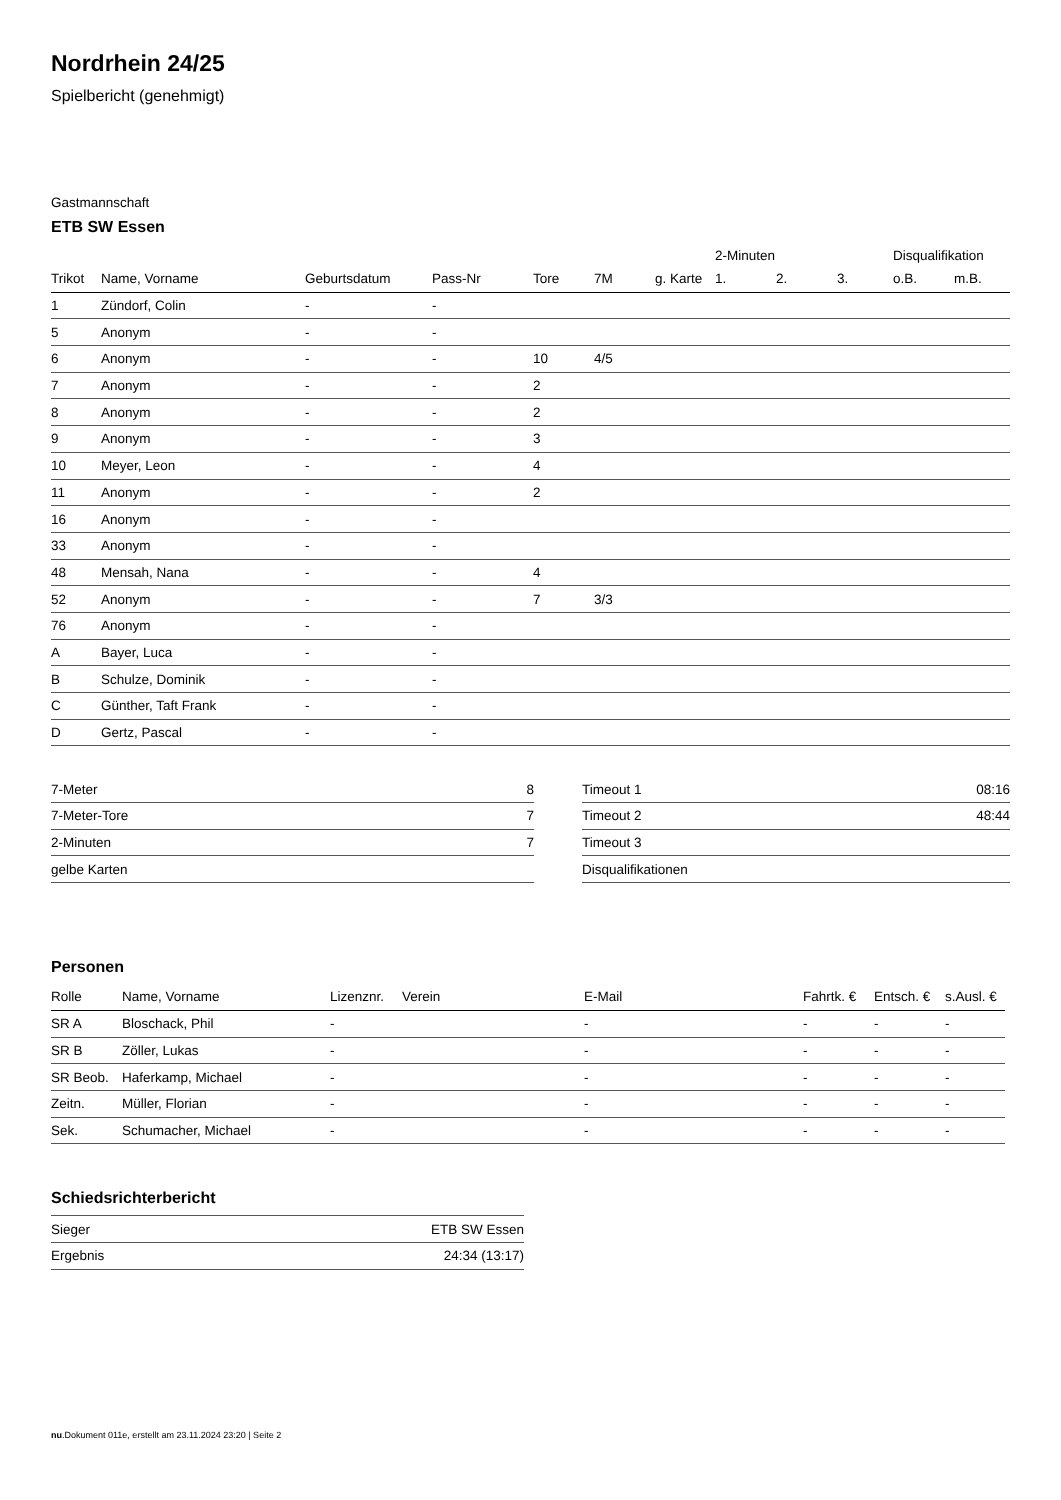Nordrhein 24/25
Spielbericht (genehmigt)
Gastmannschaft
ETB SW Essen
| | | | | | | | 2-Minuten | | | Disqualifikation | |
| --- | --- | --- | --- | --- | --- | --- | --- | --- | --- | --- | --- |
| Trikot | Name, Vorname | Geburtsdatum | Pass-Nr | Tore | 7M | g. Karte | 1. | 2. | 3. | o.B. | m.B. |
| 1 | Zündorf, Colin | - | - | | | | | | | | |
| 5 | Anonym | - | - | | | | | | | | |
| 6 | Anonym | - | - | 10 | 4/5 | | | | | | |
| 7 | Anonym | - | - | 2 | | | | | | | |
| 8 | Anonym | - | - | 2 | | | | | | | |
| 9 | Anonym | - | - | 3 | | | | | | | |
| 10 | Meyer, Leon | - | - | 4 | | | | | | | |
| 11 | Anonym | - | - | 2 | | | | | | | |
| 16 | Anonym | - | - | | | | | | | | |
| 33 | Anonym | - | - | | | | | | | | |
| 48 | Mensah, Nana | - | - | 4 | | | | | | | |
| 52 | Anonym | - | - | 7 | 3/3 | | | | | | |
| 76 | Anonym | - | - | | | | | | | | |
| A | Bayer, Luca | - | - | | | | | | | | |
| B | Schulze, Dominik | - | - | | | | | | | | |
| C | Günther, Taft Frank | - | - | | | | | | | | |
| D | Gertz, Pascal | - | - | | | | | | | | |
| 7-Meter | 8 |
| 7-Meter-Tore | 7 |
| 2-Minuten | 7 |
| gelbe Karten | |
| Timeout 1 | 08:16 |
| Timeout 2 | 48:44 |
| Timeout 3 | |
| Disqualifikationen | |
Personen
| Rolle | Name, Vorname | Lizenznr. | Verein | E-Mail | Fahrtk. € | Entsch. € | s.Ausl. € |
| --- | --- | --- | --- | --- | --- | --- | --- |
| SR A | Bloschack, Phil | - | | - | - | - | - |
| SR B | Zöller, Lukas | - | | - | - | - | - |
| SR Beob. | Haferkamp, Michael | - | | - | - | - | - |
| Zeitn. | Müller, Florian | - | | - | - | - | - |
| Sek. | Schumacher, Michael | - | | - | - | - | - |
Schiedsrichterbericht
| Sieger | ETB SW Essen |
| Ergebnis | 24:34 (13:17) |
nu.Dokument 011e, erstellt am 23.11.2024 23:20 | Seite 2